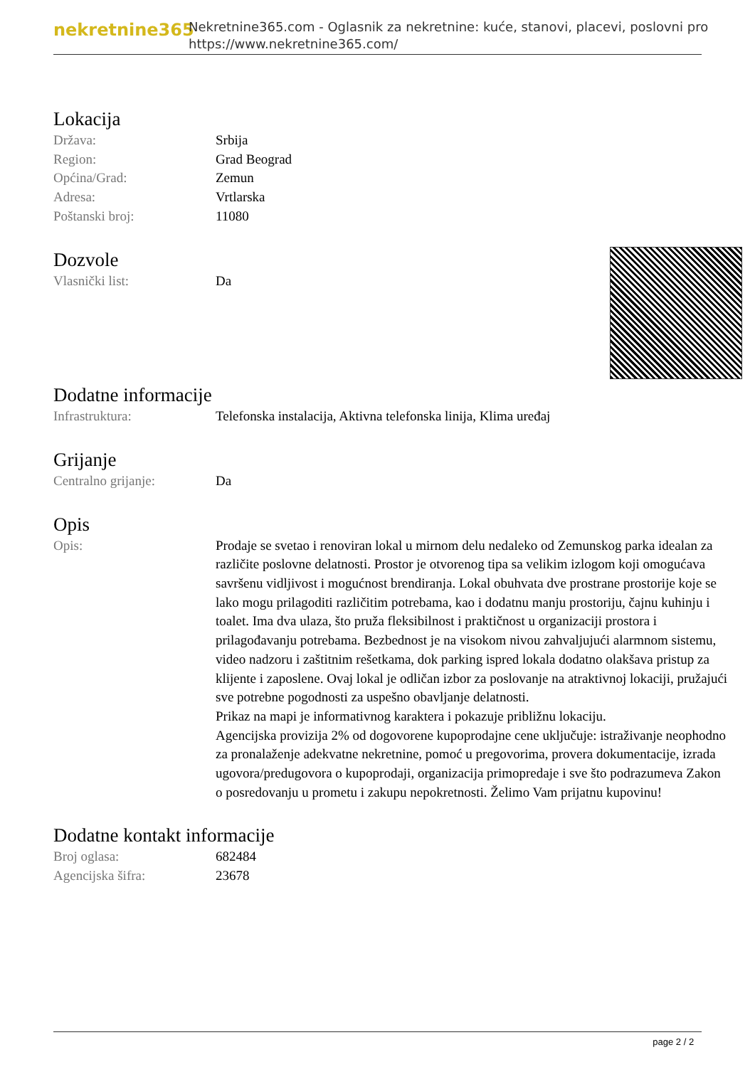nekretnine365
Nekretnine365.com - Oglasnik za nekretnine: kuće, stanovi, placevi, poslovni pro
https://www.nekretnine365.com/
Lokacija
| Država: | Srbija |
| Region: | Grad Beograd |
| Općina/Grad: | Zemun |
| Adresa: | Vrtlarska |
| Poštanski broj: | 11080 |
Dozvole
| Vlasnički list: | Da |
Dodatne informacije
| Infrastruktura: | Telefonska instalacija, Aktivna telefonska linija, Klima uređaj |
Grijanje
| Centralno grijanje: | Da |
Opis
| Opis: | Prodaje se svetao i renoviran lokal u mirnom delu nedaleko od Zemunskog parka idealan za različite poslovne delatnosti. Prostor je otvorenog tipa sa velikim izlogom koji omogućava savršenu vidljivost i mogućnost brendiranja. Lokal obuhvata dve prostrane prostorije koje se lako mogu prilagoditi različitim potrebama, kao i dodatnu manju prostoriju, čajnu kuhinju i toalet. Ima dva ulaza, što pruža fleksibilnost i praktičnost u organizaciji prostora i prilagođavanju potrebama. Bezbednost je na visokom nivou zahvaljujući alarmnom sistemu, video nadzoru i zaštitnim rešetkama, dok parking ispred lokala dodatno olakšava pristup za klijente i zaposlene. Ovaj lokal je odličan izbor za poslovanje na atraktivnoj lokaciji, pružajući sve potrebne pogodnosti za uspešno obavljanje delatnosti. Prikaz na mapi je informativnog karaktera i pokazuje približnu lokaciju. Agencijska provizija 2% od dogovorene kupoprodajne cene uključuje: istraživanje neophodno za pronalaženje adekvatne nekretnine, pomoć u pregovorima, provera dokumentacije, izrada ugovora/predugovora o kupoprodaji, organizacija primopredaje i sve što podrazumeva Zakon o posredovanju u prometu i zakupu nepokretnosti. Želimo Vam prijatnu kupovinu! |
Dodatne kontakt informacije
| Broj oglasa: | 682484 |
| Agencijska šifra: | 23678 |
page 2 / 2